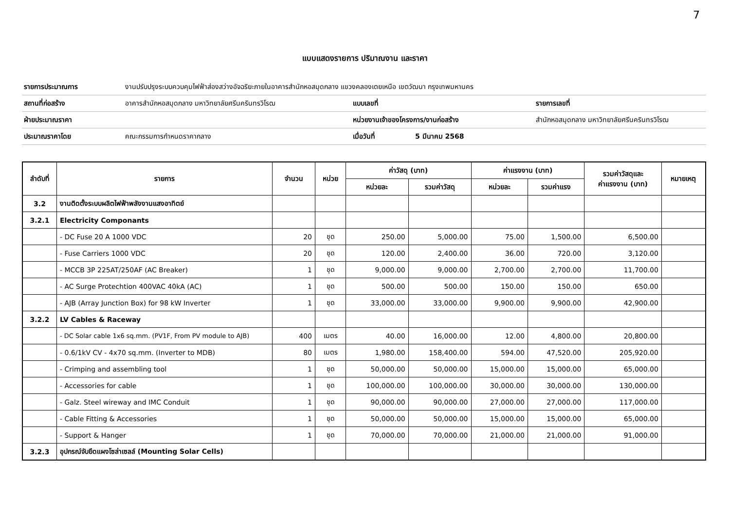7
แบบแสดงรายการ ปริมาณงาน และราคา
| รายการประมาณการ | งานปรับปรุงระบบควบคุมไฟฟ้าส่องสว่างอัจฉริยะภายในอาคารสำนักหอสมุดกลาง แขวงคลองเตยเหนือ เขตวัฒนา กรุงเทพมหานคร | | | |
| สถานที่ก่อสร้าง | อาคารสำนักหอสมุดกลาง มหาวิทยาลัยศรีนครินทรวิโรฒ | แบบเลขที่ | | รายการเลขที่ |
| ฝ่ายประมาณราคา | | หน่วยงานเจ้าของโครงการ/งานก่อสร้าง | | สำนักหอสมุดกลาง มหาวิทยาลัยศรีนครินทรวิโรฒ |
| ประมาณราคาโดย | คณะกรรมการกำหนดราคากลาง | เมื่อวันที่ | 5 มีนาคม 2568 | |
| ลำดับที่ | รายการ | จำนวน | หน่วย | ค่าวัสดุ (บาท) | | ค่าแรงงาน (บาท) | | รวมค่าวัสดุและ ค่าแรงงาน (บาท) | หมายเหตุ |
| --- | --- | --- | --- | --- | --- | --- | --- | --- | --- |
| | | | | หน่วยละ | รวมค่าวัสดุ | หน่วยละ | รวมค่าแรง | | |
| 3.2 | งานติดตั้งระบบผลิตไฟฟ้าพลังงานแสงอาทิตย์ | | | | | | | | |
| 3.2.1 | Electricity Componants | | | | | | | | |
| | - DC Fuse 20 A 1000 VDC | 20 | ชุด | 250.00 | 5,000.00 | 75.00 | 1,500.00 | 6,500.00 | |
| | - Fuse Carriers 1000 VDC | 20 | ชุด | 120.00 | 2,400.00 | 36.00 | 720.00 | 3,120.00 | |
| | - MCCB 3P 225AT/250AF (AC Breaker) | 1 | ชุด | 9,000.00 | 9,000.00 | 2,700.00 | 2,700.00 | 11,700.00 | |
| | - AC Surge Protechtion 400VAC 40kA (AC) | 1 | ชุด | 500.00 | 500.00 | 150.00 | 150.00 | 650.00 | |
| | - AJB (Array Junction Box) for 98 kW Inverter | 1 | ชุด | 33,000.00 | 33,000.00 | 9,900.00 | 9,900.00 | 42,900.00 | |
| 3.2.2 | LV Cables & Raceway | | | | | | | | |
| | - DC Solar cable 1x6 sq.mm. (PV1F, From PV module to AJB) | 400 | เมตร | 40.00 | 16,000.00 | 12.00 | 4,800.00 | 20,800.00 | |
| | - 0.6/1kV CV - 4x70 sq.mm. (Inverter to MDB) | 80 | เมตร | 1,980.00 | 158,400.00 | 594.00 | 47,520.00 | 205,920.00 | |
| | - Crimping and assembling tool | 1 | ชุด | 50,000.00 | 50,000.00 | 15,000.00 | 15,000.00 | 65,000.00 | |
| | - Accessories for cable | 1 | ชุด | 100,000.00 | 100,000.00 | 30,000.00 | 30,000.00 | 130,000.00 | |
| | - Galz. Steel wireway and IMC Conduit | 1 | ชุด | 90,000.00 | 90,000.00 | 27,000.00 | 27,000.00 | 117,000.00 | |
| | - Cable Fitting & Accessories | 1 | ชุด | 50,000.00 | 50,000.00 | 15,000.00 | 15,000.00 | 65,000.00 | |
| | - Support & Hanger | 1 | ชุด | 70,000.00 | 70,000.00 | 21,000.00 | 21,000.00 | 91,000.00 | |
| 3.2.3 | อุปกรณ์จับยึดแผงโซล่าเซลล์ (Mounting Solar Cells) | | | | | | | | |